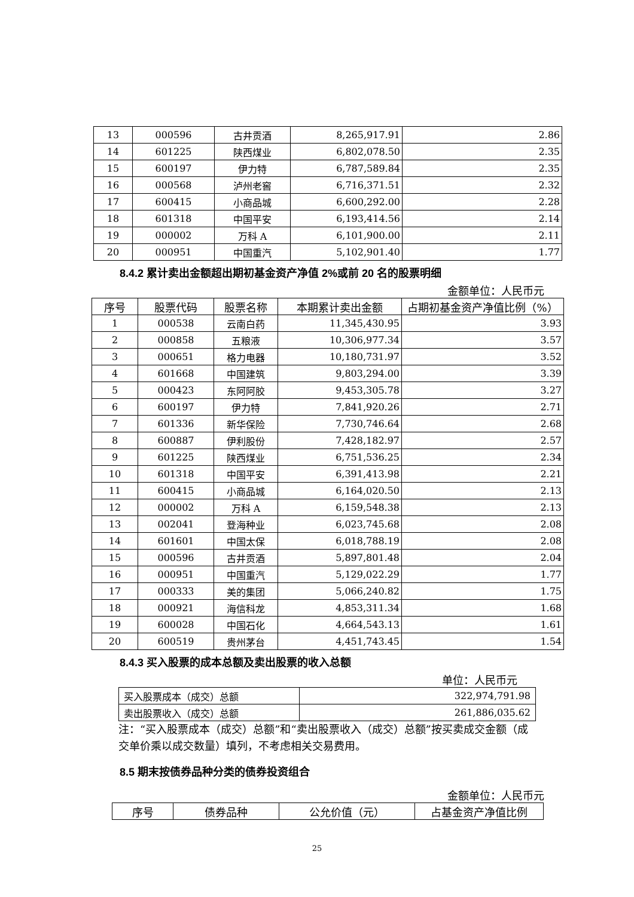| 13 | 000596 | 古井贡酒 | 8,265,917.91 | 2.86 |
| 14 | 601225 | 陕西煤业 | 6,802,078.50 | 2.35 |
| 15 | 600197 | 伊力特 | 6,787,589.84 | 2.35 |
| 16 | 000568 | 泸州老窖 | 6,716,371.51 | 2.32 |
| 17 | 600415 | 小商品城 | 6,600,292.00 | 2.28 |
| 18 | 601318 | 中国平安 | 6,193,414.56 | 2.14 |
| 19 | 000002 | 万科 A | 6,101,900.00 | 2.11 |
| 20 | 000951 | 中国重汽 | 5,102,901.40 | 1.77 |
8.4.2 累计卖出金额超出期初基金资产净值 2%或前 20 名的股票明细
金额单位：人民币元
| 序号 | 股票代码 | 股票名称 | 本期累计卖出金额 | 占期初基金资产净值比例（%） |
| --- | --- | --- | --- | --- |
| 1 | 000538 | 云南白药 | 11,345,430.95 | 3.93 |
| 2 | 000858 | 五粮液 | 10,306,977.34 | 3.57 |
| 3 | 000651 | 格力电器 | 10,180,731.97 | 3.52 |
| 4 | 601668 | 中国建筑 | 9,803,294.00 | 3.39 |
| 5 | 000423 | 东阿阿胶 | 9,453,305.78 | 3.27 |
| 6 | 600197 | 伊力特 | 7,841,920.26 | 2.71 |
| 7 | 601336 | 新华保险 | 7,730,746.64 | 2.68 |
| 8 | 600887 | 伊利股份 | 7,428,182.97 | 2.57 |
| 9 | 601225 | 陕西煤业 | 6,751,536.25 | 2.34 |
| 10 | 601318 | 中国平安 | 6,391,413.98 | 2.21 |
| 11 | 600415 | 小商品城 | 6,164,020.50 | 2.13 |
| 12 | 000002 | 万科 A | 6,159,548.38 | 2.13 |
| 13 | 002041 | 登海种业 | 6,023,745.68 | 2.08 |
| 14 | 601601 | 中国太保 | 6,018,788.19 | 2.08 |
| 15 | 000596 | 古井贡酒 | 5,897,801.48 | 2.04 |
| 16 | 000951 | 中国重汽 | 5,129,022.29 | 1.77 |
| 17 | 000333 | 美的集团 | 5,066,240.82 | 1.75 |
| 18 | 000921 | 海信科龙 | 4,853,311.34 | 1.68 |
| 19 | 600028 | 中国石化 | 4,664,543.13 | 1.61 |
| 20 | 600519 | 贵州茅台 | 4,451,743.45 | 1.54 |
8.4.3 买入股票的成本总额及卖出股票的收入总额
单位：人民币元
| 买入股票成本（成交）总额 | 322,974,791.98 |
| 卖出股票收入（成交）总额 | 261,886,035.62 |
注：“买入股票成本（成交）总额”和“卖出股票收入（成交）总额”按买卖成交金额（成交单价乘以成交数量）填列，不考虑相关交易费用。
8.5 期末按债券品种分类的债券投资组合
金额单位：人民币元
| 序号 | 债券品种 | 公允价值（元） | 占基金资产净值比例 |
| --- | --- | --- | --- |
25